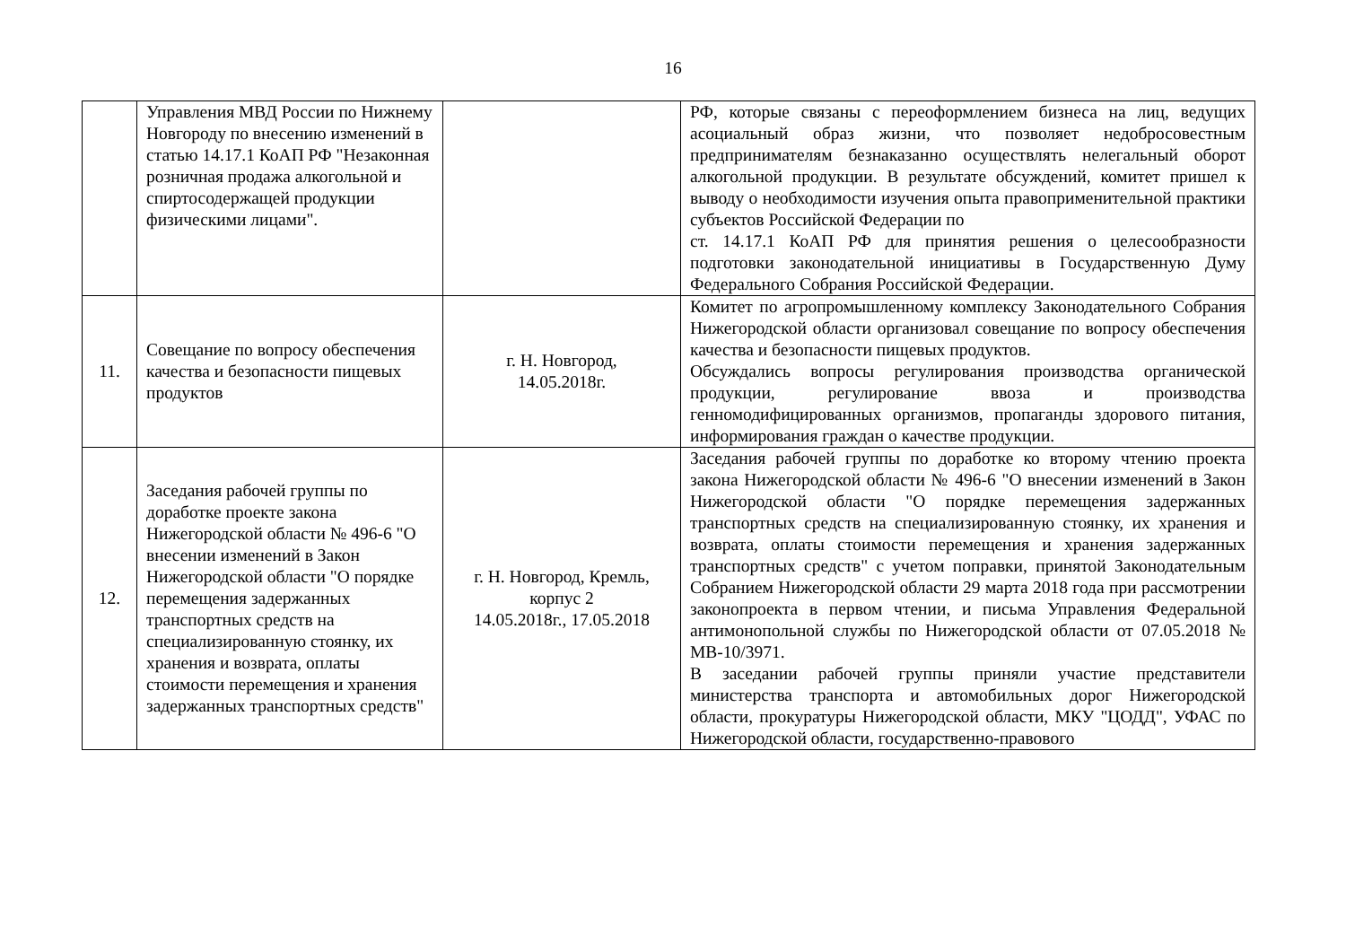16
| | Управления МВД России по Нижнему Новгороду по внесению изменений в статью 14.17.1 КоАП РФ "Незаконная розничная продажа алкогольной и спиртосодержащей продукции физическими лицами". | | РФ, которые связаны с переоформлением бизнеса на лиц, ведущих асоциальный образ жизни, что позволяет недобросовестным предпринимателям безнаказанно осуществлять нелегальный оборот алкогольной продукции. В результате обсуждений, комитет пришел к выводу о необходимости изучения опыта правоприменительной практики субъектов Российской Федерации по ст. 14.17.1 КоАП РФ для принятия решения о целесообразности подготовки законодательной инициативы в Государственную Думу Федерального Собрания Российской Федерации. |
| 11. | Совещание по вопросу обеспечения качества и безопасности пищевых продуктов | г. Н. Новгород, 14.05.2018г. | Комитет по агропромышленному комплексу Законодательного Собрания Нижегородской области организовал совещание по вопросу обеспечения качества и безопасности пищевых продуктов. Обсуждались вопросы регулирования производства органической продукции, регулирование ввоза и производства генномодифицированных организмов, пропаганды здорового питания, информирования граждан о качестве продукции. |
| 12. | Заседания рабочей группы по доработке проекте закона Нижегородской области № 496-6 "О внесении изменений в Закон Нижегородской области "О порядке перемещения задержанных транспортных средств на специализированную стоянку, их хранения и возврата, оплаты стоимости перемещения и хранения задержанных транспортных средств" | г. Н. Новгород, Кремль, корпус 2 14.05.2018г., 17.05.2018 | Заседания рабочей группы по доработке ко второму чтению проекта закона Нижегородской области № 496-6 "О внесении изменений в Закон Нижегородской области "О порядке перемещения задержанных транспортных средств на специализированную стоянку, их хранения и возврата, оплаты стоимости перемещения и хранения задержанных транспортных средств" с учетом поправки, принятой Законодательным Собранием Нижегородской области 29 марта 2018 года при рассмотрении законопроекта в первом чтении, и письма Управления Федеральной антимонопольной службы по Нижегородской области от 07.05.2018 № МВ-10/3971. В заседании рабочей группы приняли участие представители министерства транспорта и автомобильных дорог Нижегородской области, прокуратуры Нижегородской области, МКУ "ЦОДД", УФАС по Нижегородской области, государственно-правового |